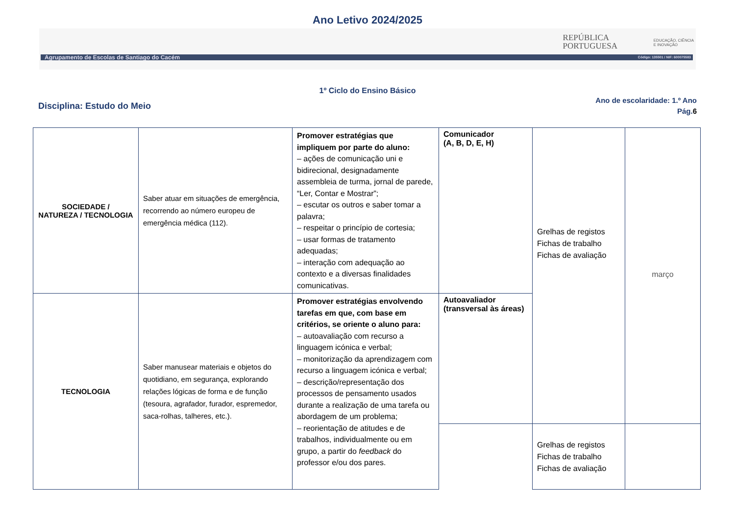Ano Letivo 2024/2025
REPÚBLICA
PORTUGUESA
EDUCAÇÃO, CIÊNCIA
E INOVAÇÃO
Agrupamento de Escolas de Santiago do Cacém Código: 135501 / NIF: 600075583
1º Ciclo do Ensino Básico
Disciplina: Estudo do Meio
Ano de escolaridade: 1.º Ano
Pág.6
| SOCIEDADE / NATUREZA / TECNOLOGIA | Saber atuar em situações de emergência, recorrendo ao número europeu de emergência médica (112). | Promover estratégias que impliquem por parte do aluno: – ações de comunicação uni e bidirecional, designadamente assembleia de turma, jornal de parede, “Ler, Contar e Mostrar”; – escutar os outros e saber tomar a palavra; – respeitar o princípio de cortesia; – usar formas de tratamento adequadas; – interação com adequação ao contexto e a diversas finalidades comunicativas. | Comunicador (A, B, D, E, H) | Grelhas de registos Fichas de trabalho Fichas de avaliação | março |
| TECNOLOGIA | Saber manusear materiais e objetos do quotidiano, em segurança, explorando relações lógicas de forma e de função (tesoura, agrafador, furador, espremedor, saca-rolhas, talheres, etc.). | Promover estratégias envolvendo tarefas em que, com base em critérios, se oriente o aluno para: – autoavaliação com recurso a linguagem icónica e verbal; – monitorização da aprendizagem com recurso a linguagem icónica e verbal; – descrição/representação dos processos de pensamento usados durante a realização de uma tarefa ou abordagem de um problema; – reorientação de atitudes e de trabalhos, individualmente ou em grupo, a partir do feedback do professor e/ou dos pares. | Autoavaliador (transversal às áreas) | | |
| | | | | Grelhas de registos Fichas de trabalho Fichas de avaliação | |